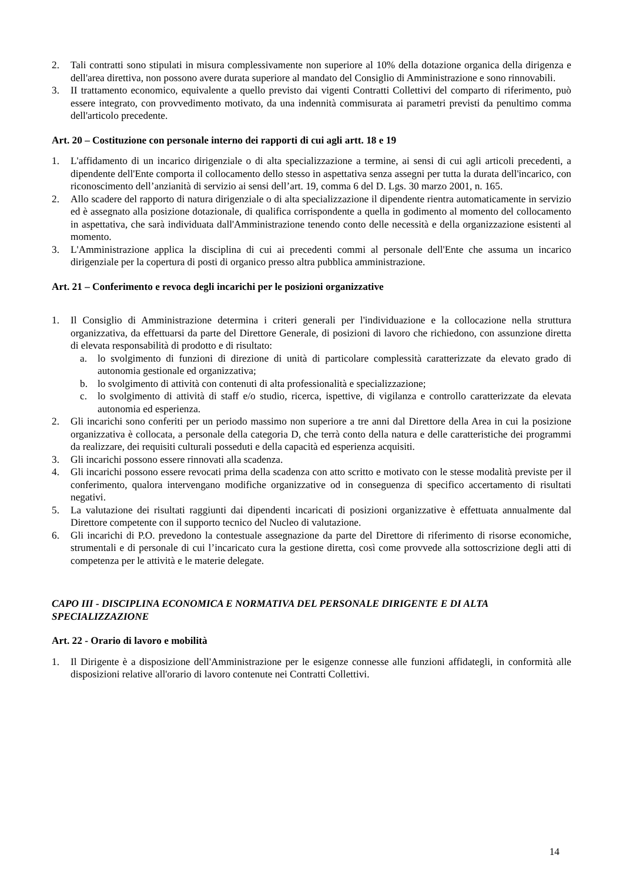2. Tali contratti sono stipulati in misura complessivamente non superiore al 10% della dotazione organica della dirigenza e dell'area direttiva, non possono avere durata superiore al mandato del Consiglio di Amministrazione e sono rinnovabili.
3. II trattamento economico, equivalente a quello previsto dai vigenti Contratti Collettivi del comparto di riferimento, può essere integrato, con provvedimento motivato, da una indennità commisurata ai parametri previsti da penultimo comma dell'articolo precedente.
Art. 20 – Costituzione con personale interno dei rapporti di cui agli artt. 18 e 19
1. L'affidamento di un incarico dirigenziale o di alta specializzazione a termine, ai sensi di cui agli articoli precedenti, a dipendente dell'Ente comporta il collocamento dello stesso in aspettativa senza assegni per tutta la durata dell'incarico, con riconoscimento dell’anzianità di servizio ai sensi dell’art. 19, comma 6 del D. Lgs. 30 marzo 2001, n. 165.
2. Allo scadere del rapporto di natura dirigenziale o di alta specializzazione il dipendente rientra automaticamente in servizio ed è assegnato alla posizione dotazionale, di qualifica corrispondente a quella in godimento al momento del collocamento in aspettativa, che sarà individuata dall'Amministrazione tenendo conto delle necessità e della organizzazione esistenti al momento.
3. L'Amministrazione applica la disciplina di cui ai precedenti commi al personale dell'Ente che assuma un incarico dirigenziale per la copertura di posti di organico presso altra pubblica amministrazione.
Art. 21 – Conferimento e revoca degli incarichi per le posizioni organizzative
1. Il Consiglio di Amministrazione determina i criteri generali per l'individuazione e la collocazione nella struttura organizzativa, da effettuarsi da parte del Direttore Generale, di posizioni di lavoro che richiedono, con assunzione diretta di elevata responsabilità di prodotto e di risultato:
a. lo svolgimento di funzioni di direzione di unità di particolare complessità caratterizzate da elevato grado di autonomia gestionale ed organizzativa;
b. lo svolgimento di attività con contenuti di alta professionalità e specializzazione;
c. lo svolgimento di attività di staff e/o studio, ricerca, ispettive, di vigilanza e controllo caratterizzate da elevata autonomia ed esperienza.
2. Gli incarichi sono conferiti per un periodo massimo non superiore a tre anni dal Direttore della Area in cui la posizione organizzativa è collocata, a personale della categoria D, che terrà conto della natura e delle caratteristiche dei programmi da realizzare, dei requisiti culturali posseduti e della capacità ed esperienza acquisiti.
3. Gli incarichi possono essere rinnovati alla scadenza.
4. Gli incarichi possono essere revocati prima della scadenza con atto scritto e motivato con le stesse modalità previste per il conferimento, qualora intervengano modifiche organizzative od in conseguenza di specifico accertamento di risultati negativi.
5. La valutazione dei risultati raggiunti dai dipendenti incaricati di posizioni organizzative è effettuata annualmente dal Direttore competente con il supporto tecnico del Nucleo di valutazione.
6. Gli incarichi di P.O. prevedono la contestuale assegnazione da parte del Direttore di riferimento di risorse economiche, strumentali e di personale di cui l’incaricato cura la gestione diretta, così come provvede alla sottoscrizione degli atti di competenza per le attività e le materie delegate.
CAPO III - DISCIPLINA ECONOMICA E NORMATIVA DEL PERSONALE DIRIGENTE E DI ALTA SPECIALIZZAZIONE
Art. 22 - Orario di lavoro e mobilità
1. Il Dirigente è a disposizione dell'Amministrazione per le esigenze connesse alle funzioni affidategli, in conformità alle disposizioni relative all'orario di lavoro contenute nei Contratti Collettivi.
14